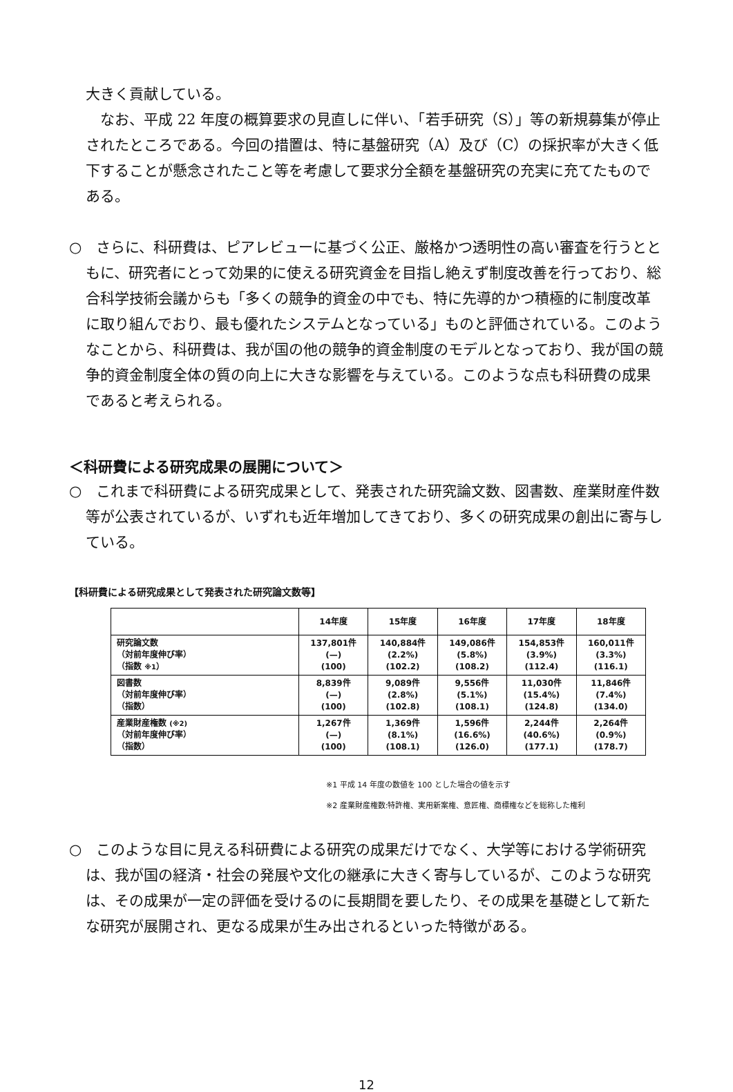大きく貢献している。
　なお、平成 22 年度の概算要求の見直しに伴い、「若手研究（S）」等の新規募集が停止されたところである。今回の措置は、特に基盤研究（A）及び（C）の採択率が大きく低下することが懸念されたこと等を考慮して要求分全額を基盤研究の充実に充てたものである。
○　さらに、科研費は、ピアレビューに基づく公正、厳格かつ透明性の高い審査を行うとともに、研究者にとって効果的に使える研究資金を目指し絶えず制度改善を行っており、総合科学技術会議からも「多くの競争的資金の中でも、特に先導的かつ積極的に制度改革に取り組んでおり、最も優れたシステムとなっている」ものと評価されている。このようなことから、科研費は、我が国の他の競争的資金制度のモデルとなっており、我が国の競争的資金制度全体の質の向上に大きな影響を与えている。このような点も科研費の成果であると考えられる。
＜科研費による研究成果の展開について＞
○　これまで科研費による研究成果として、発表された研究論文数、図書数、産業財産件数等が公表されているが、いずれも近年増加してきており、多くの研究成果の創出に寄与している。
【科研費による研究成果として発表された研究論文数等】
| | 14年度 | 15年度 | 16年度 | 17年度 | 18年度 |
| --- | --- | --- | --- | --- | --- |
| 研究論文数 （対前年度伸び率） （指数 ※1 ） | 137,801件 (—) (100) | 140,884件 (2.2%) (102.2) | 149,086件 (5.8%) (108.2) | 154,853件 (3.9%) (112.4) | 160,011件 (3.3%) (116.1) |
| 図書数 （対前年度伸び率） （指数） | 8,839件 (—) (100) | 9,089件 (2.8%) (102.8) | 9,556件 (5.1%) (108.1) | 11,030件 (15.4%) (124.8) | 11,846件 (7.4%) (134.0) |
| 産業財産権数 (※2) （対前年度伸び率） （指数） | 1,267件 (—) (100) | 1,369件 (8.1%) (108.1) | 1,596件 (16.6%) (126.0) | 2,244件 (40.6%) (177.1) | 2,264件 (0.9%) (178.7) |
※1 平成 14 年度の数値を 100 とした場合の値を示す
※2 産業財産権数:特許権、実用新案権、意匠権、商標権などを総称した権利
○　このような目に見える科研費による研究の成果だけでなく、大学等における学術研究は、我が国の経済・社会の発展や文化の継承に大きく寄与しているが、このような研究は、その成果が一定の評価を受けるのに長期間を要したり、その成果を基礎として新たな研究が展開され、更なる成果が生み出されるといった特徴がある。
12